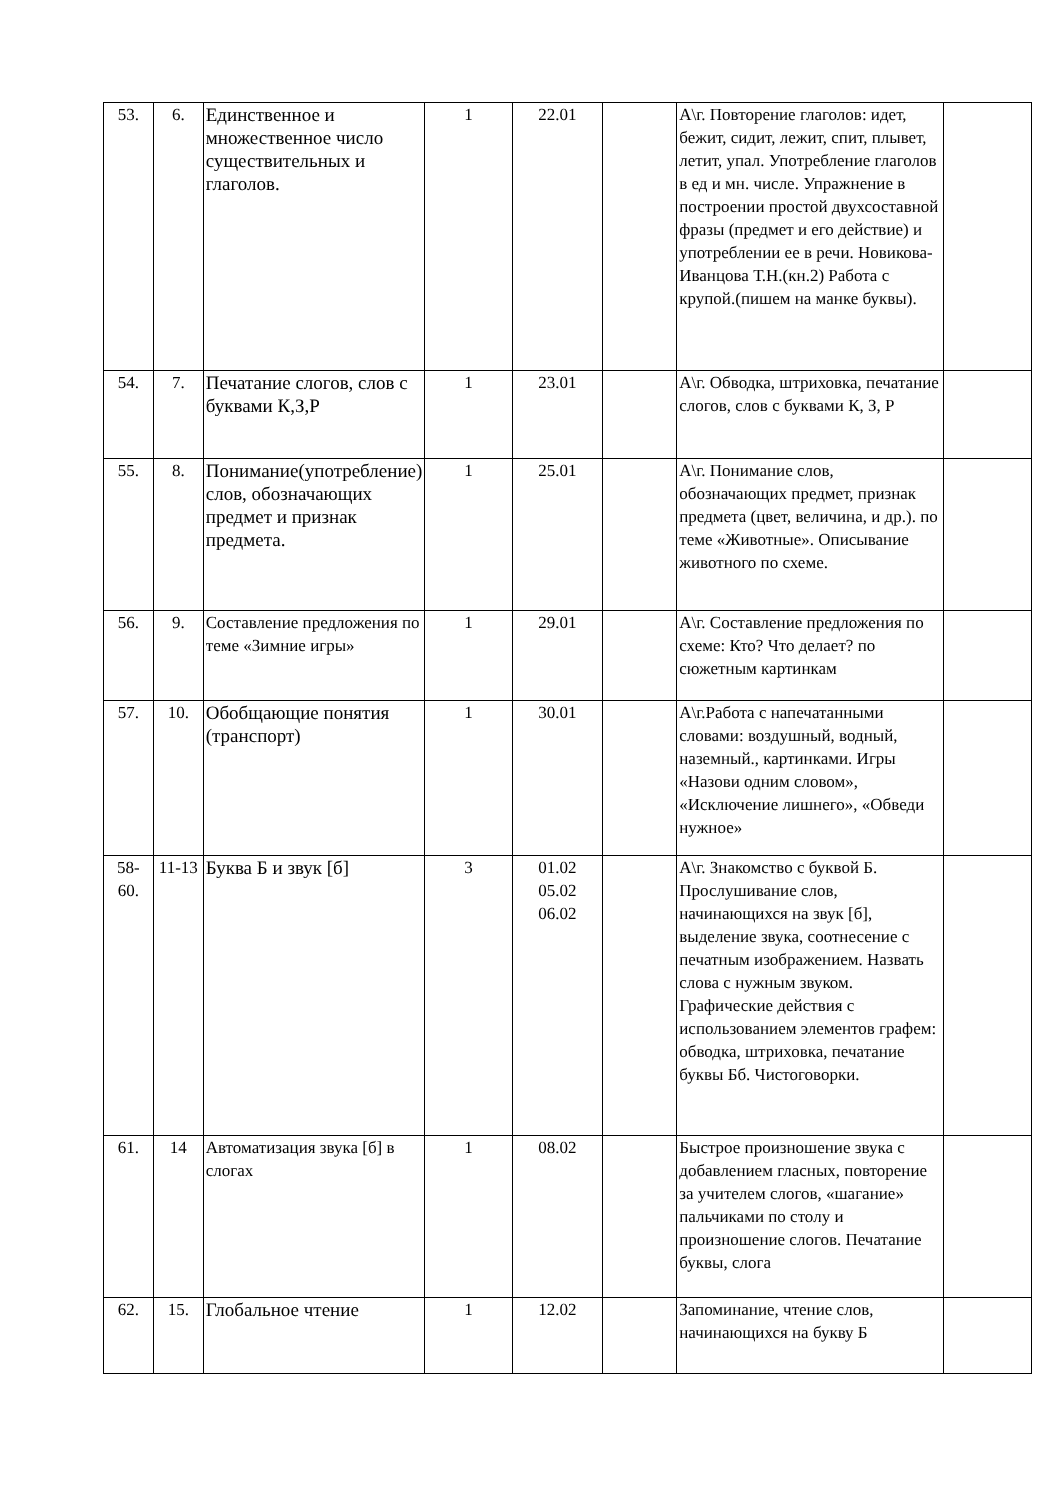| 53. | 6. | Единственное и множественное число существительных и глаголов. | 1 | 22.01 | | А\г. Повторение глаголов: идет, бежит, сидит, лежит, спит, плывет, летит, упал. Употребление глаголов в ед и мн. числе. Упражнение в построении простой двухсоставной фразы (предмет и его действие) и употреблении ее в речи. Новикова-Иванцова Т.Н.(кн.2) Работа с крупой.(пишем на манке буквы). | |
| 54. | 7. | Печатание слогов, слов с буквами К,З,Р | 1 | 23.01 | | А\г. Обводка, штриховка, печатание слогов, слов с буквами К, З, Р | |
| 55. | 8. | Понимание(употребление) слов, обозначающих предмет и признак предмета. | 1 | 25.01 | | А\г. Понимание слов, обозначающих предмет, признак предмета (цвет, величина, и др.). по теме «Животные». Описывание животного по схеме. | |
| 56. | 9. | Составление предложения по теме «Зимние игры» | 1 | 29.01 | | А\г. Составление предложения по схеме: Кто? Что делает? по сюжетным картинкам | |
| 57. | 10. | Обобщающие понятия (транспорт) | 1 | 30.01 | | А\г.Работа с напечатанными словами: воздушный, водный, наземный., картинками. Игры «Назови одним словом», «Исключение лишнего», «Обведи нужное» | |
| 58- 60. | 11-13 | Буква Б и звук [б] | 3 | 01.02 05.02 06.02 | | А\г. Знакомство с буквой Б. Прослушивание слов, начинающихся на звук [б], выделение звука, соотнесение с печатным изображением. Назвать слова с нужным звуком. Графические действия с использованием элементов графем: обводка, штриховка, печатание буквы Бб. Чистоговорки. | |
| 61. | 14 | Автоматизация звука [б] в слогах | 1 | 08.02 | | Быстрое произношение звука с добавлением гласных, повторение за учителем слогов, «шагание» пальчиками по столу и произношение слогов. Печатание буквы, слога | |
| 62. | 15. | Глобальное чтение | 1 | 12.02 | | Запоминание, чтение слов, начинающихся на букву Б | |